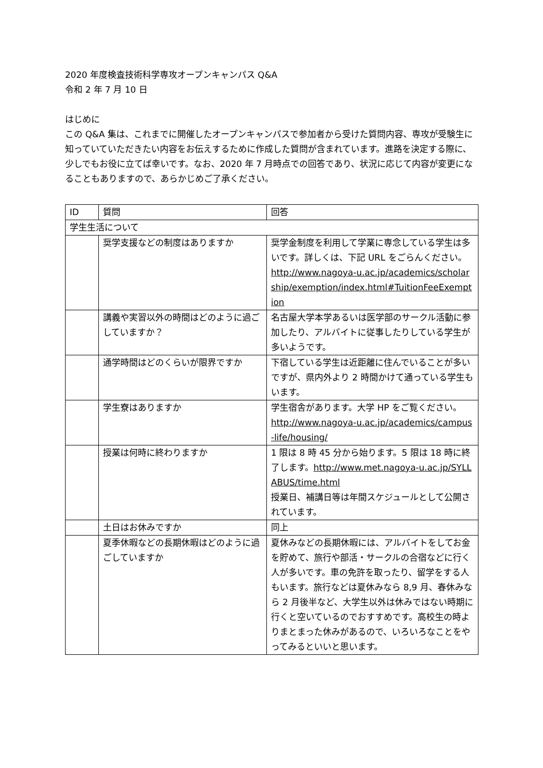2020 年度検査技術科学専攻オープンキャンパス Q&A
令和 2 年 7 月 10 日
はじめに
この Q&A 集は、これまでに開催したオープンキャンパスで参加者から受けた質問内容、専攻が受験生に知っていていただきたい内容をお伝えするために作成した質問が含まれています。進路を決定する際に、少しでもお役に立てば幸いです。なお、2020 年 7 月時点での回答であり、状況に応じて内容が変更になることもありますので、あらかじめご了承ください。
| ID | 質問 | 回答 |
| 学生生活について | | |
| | 奨学支援などの制度はありますか | 奨学金制度を利用して学業に専念している学生は多いです。詳しくは、下記 URL をごらんください。 http://www.nagoya-u.ac.jp/academics/scholarship/exemption/index.html#TuitionFeeExemption |
| | 講義や実習以外の時間はどのように過ごしていますか？ | 名古屋大学本学あるいは医学部のサークル活動に参加したり、アルバイトに従事したりしている学生が多いようです。 |
| | 通学時間はどのくらいが限界ですか | 下宿している学生は近距離に住んでいることが多いですが、県内外より 2 時間かけて通っている学生もいます。 |
| | 学生寮はありますか | 学生宿舎があります。大学 HP をご覧ください。 http://www.nagoya-u.ac.jp/academics/campus-life/housing/ |
| | 授業は何時に終わりますか | 1 限は 8 時 45 分から始ります。5 限は 18 時に終了します。 http://www.met.nagoya-u.ac.jp/SYLLABUS/time.html 授業日、補講日等は年間スケジュールとして公開されています。 |
| | 土日はお休みですか | 同上 |
| | 夏季休暇などの長期休暇はどのように過ごしていますか | 夏休みなどの長期休暇には、アルバイトをしてお金を貯めて、旅行や部活・サークルの合宿などに行く人が多いです。車の免許を取ったり、留学をする人もいます。旅行などは夏休みなら 8,9 月、春休みなら 2 月後半など、大学生以外は休みではない時期に行くと空いているのでおすすめです。高校生の時よりまとまった休みがあるので、いろいろなことをやってみるといいと思います。 |